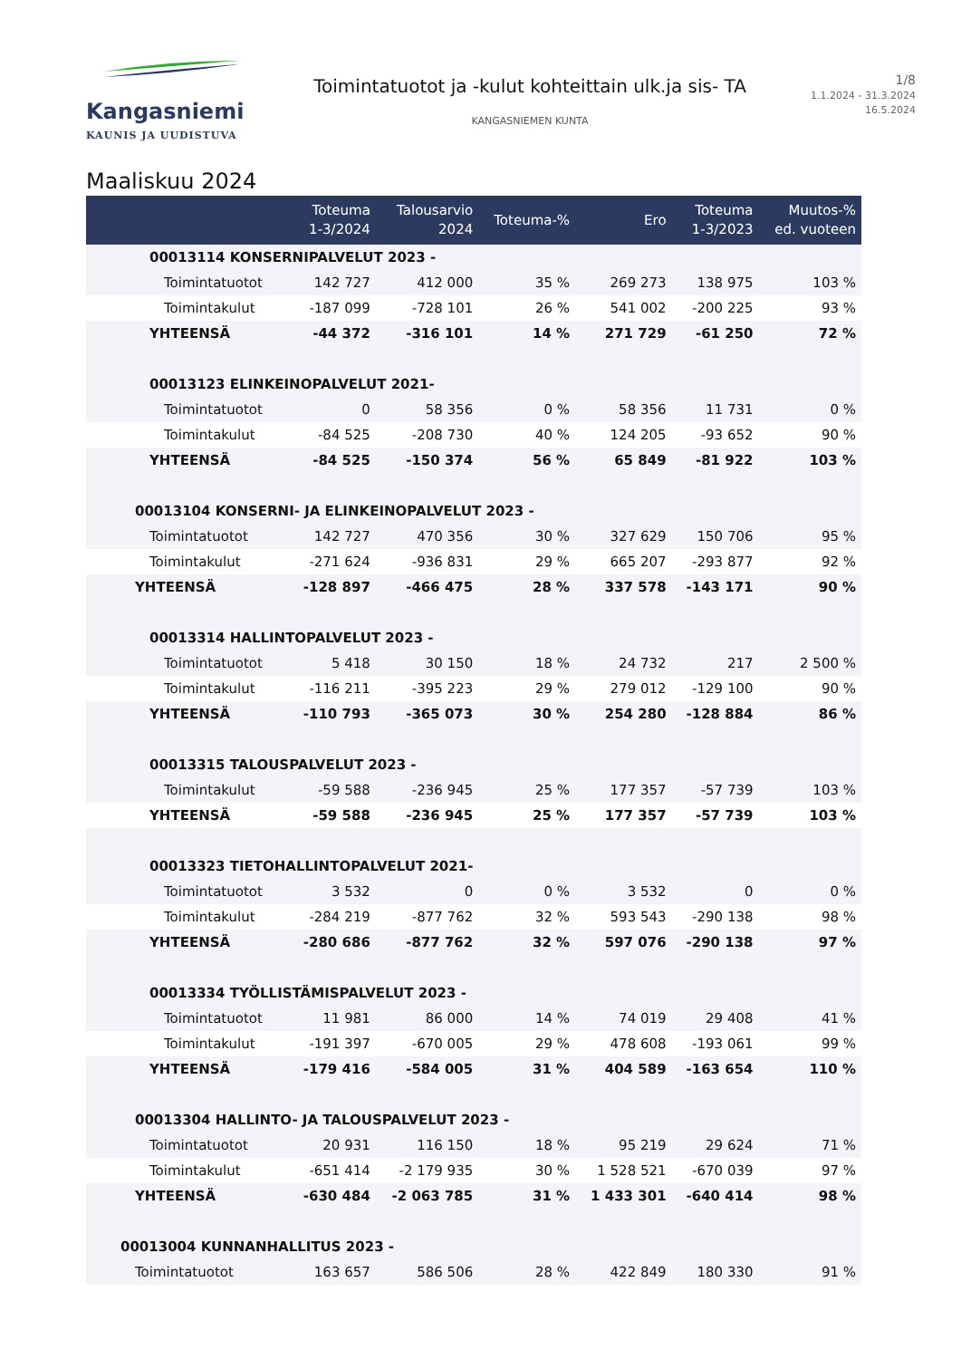Kangasniemi
KAUNIS JA UUDISTUVA
Toimintatuotot ja -kulut kohteittain ulk.ja sis- TA
KANGASNIEMEN KUNTA
1/8
1.1.2024 - 31.3.2024
16.5.2024
Maaliskuu 2024
| | Toteuma 1-3/2024 | Talousarvio 2024 | Toteuma-% | Ero | Toteuma 1-3/2023 | Muutos-% ed. vuoteen |
| --- | --- | --- | --- | --- | --- | --- |
| 00013114 KONSERNIPALVELUT 2023 - | | | | | | |
| Toimintatuotot | 142 727 | 412 000 | 35 % | 269 273 | 138 975 | 103 % |
| Toimintakulut | -187 099 | -728 101 | 26 % | 541 002 | -200 225 | 93 % |
| YHTEENSÄ | -44 372 | -316 101 | 14 % | 271 729 | -61 250 | 72 % |
| 00013123 ELINKEINOPALVELUT 2021- | | | | | | |
| Toimintatuotot | 0 | 58 356 | 0 % | 58 356 | 11 731 | 0 % |
| Toimintakulut | -84 525 | -208 730 | 40 % | 124 205 | -93 652 | 90 % |
| YHTEENSÄ | -84 525 | -150 374 | 56 % | 65 849 | -81 922 | 103 % |
| 00013104 KONSERNI- JA ELINKEINOPALVELUT 2023 - | | | | | | |
| Toimintatuotot | 142 727 | 470 356 | 30 % | 327 629 | 150 706 | 95 % |
| Toimintakulut | -271 624 | -936 831 | 29 % | 665 207 | -293 877 | 92 % |
| YHTEENSÄ | -128 897 | -466 475 | 28 % | 337 578 | -143 171 | 90 % |
| 00013314 HALLINTOPALVELUT 2023 - | | | | | | |
| Toimintatuotot | 5 418 | 30 150 | 18 % | 24 732 | 217 | 2 500 % |
| Toimintakulut | -116 211 | -395 223 | 29 % | 279 012 | -129 100 | 90 % |
| YHTEENSÄ | -110 793 | -365 073 | 30 % | 254 280 | -128 884 | 86 % |
| 00013315 TALOUSPALVELUT 2023 - | | | | | | |
| Toimintakulut | -59 588 | -236 945 | 25 % | 177 357 | -57 739 | 103 % |
| YHTEENSÄ | -59 588 | -236 945 | 25 % | 177 357 | -57 739 | 103 % |
| 00013323 TIETOHALLINTOPALVELUT 2021- | | | | | | |
| Toimintatuotot | 3 532 | 0 | 0 % | 3 532 | 0 | 0 % |
| Toimintakulut | -284 219 | -877 762 | 32 % | 593 543 | -290 138 | 98 % |
| YHTEENSÄ | -280 686 | -877 762 | 32 % | 597 076 | -290 138 | 97 % |
| 00013334 TYÖLLISTÄMISPALVELUT 2023 - | | | | | | |
| Toimintatuotot | 11 981 | 86 000 | 14 % | 74 019 | 29 408 | 41 % |
| Toimintakulut | -191 397 | -670 005 | 29 % | 478 608 | -193 061 | 99 % |
| YHTEENSÄ | -179 416 | -584 005 | 31 % | 404 589 | -163 654 | 110 % |
| 00013304 HALLINTO- JA TALOUSPALVELUT 2023 - | | | | | | |
| Toimintatuotot | 20 931 | 116 150 | 18 % | 95 219 | 29 624 | 71 % |
| Toimintakulut | -651 414 | -2 179 935 | 30 % | 1 528 521 | -670 039 | 97 % |
| YHTEENSÄ | -630 484 | -2 063 785 | 31 % | 1 433 301 | -640 414 | 98 % |
| 00013004 KUNNANHALLITUS 2023 - | | | | | | |
| Toimintatuotot | 163 657 | 586 506 | 28 % | 422 849 | 180 330 | 91 % |